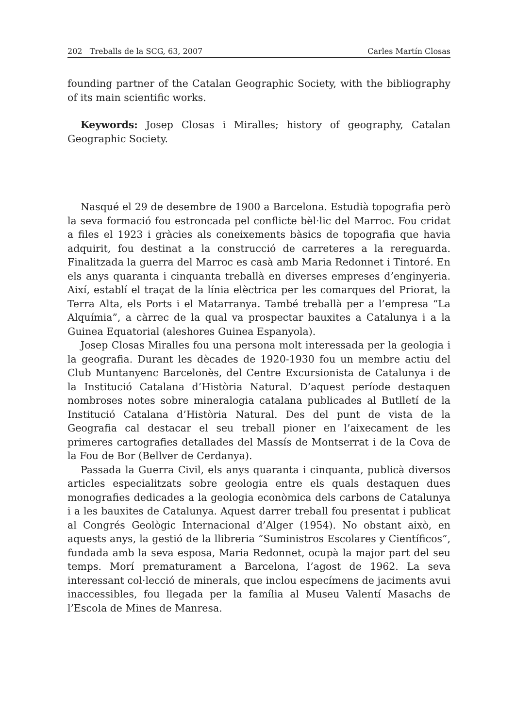202 Treballs de la SCG, 63, 2007 Carles Martín Closas
founding partner of the Catalan Geographic Society, with the bibliography of its main scientific works.
Keywords: Josep Closas i Miralles; history of geography, Catalan Geographic Society.
Nasqué el 29 de desembre de 1900 a Barcelona. Estudià topografia però la seva formació fou estroncada pel conflicte bèl·lic del Marroc. Fou cridat a files el 1923 i gràcies als coneixements bàsics de topografia que havia adquirit, fou destinat a la construcció de carreteres a la rereguarda. Finalitzada la guerra del Marroc es casà amb Maria Redonnet i Tintoré. En els anys quaranta i cinquanta treballà en diverses empreses d’enginyeria. Així, establí el traçat de la línia elèctrica per les comarques del Priorat, la Terra Alta, els Ports i el Matarranya. També treballà per a l’empresa “La Alquímia”, a càrrec de la qual va prospectar bauxites a Catalunya i a la Guinea Equatorial (aleshores Guinea Espanyola).
Josep Closas Miralles fou una persona molt interessada per la geologia i la geografia. Durant les dècades de 1920-1930 fou un membre actiu del Club Muntanyenc Barcelonès, del Centre Excursionista de Catalunya i de la Institució Catalana d’Història Natural. D’aquest període destaquen nombroses notes sobre mineralogia catalana publicades al Butlletí de la Institució Catalana d’Història Natural. Des del punt de vista de la Geografia cal destacar el seu treball pioner en l’aixecament de les primeres cartografies detallades del Massís de Montserrat i de la Cova de la Fou de Bor (Bellver de Cerdanya).
Passada la Guerra Civil, els anys quaranta i cinquanta, publicà diversos articles especialitzats sobre geologia entre els quals destaquen dues monografies dedicades a la geologia econòmica dels carbons de Catalunya i a les bauxites de Catalunya. Aquest darrer treball fou presentat i publicat al Congrés Geològic Internacional d’Alger (1954). No obstant això, en aquests anys, la gestió de la llibreria “Suministros Escolares y Científicos”, fundada amb la seva esposa, Maria Redonnet, ocupà la major part del seu temps. Morí prematurament a Barcelona, l’agost de 1962. La seva interessant col·lecció de minerals, que inclou especímens de jaciments avui inaccessibles, fou llegada per la família al Museu Valentí Masachs de l’Escola de Mines de Manresa.